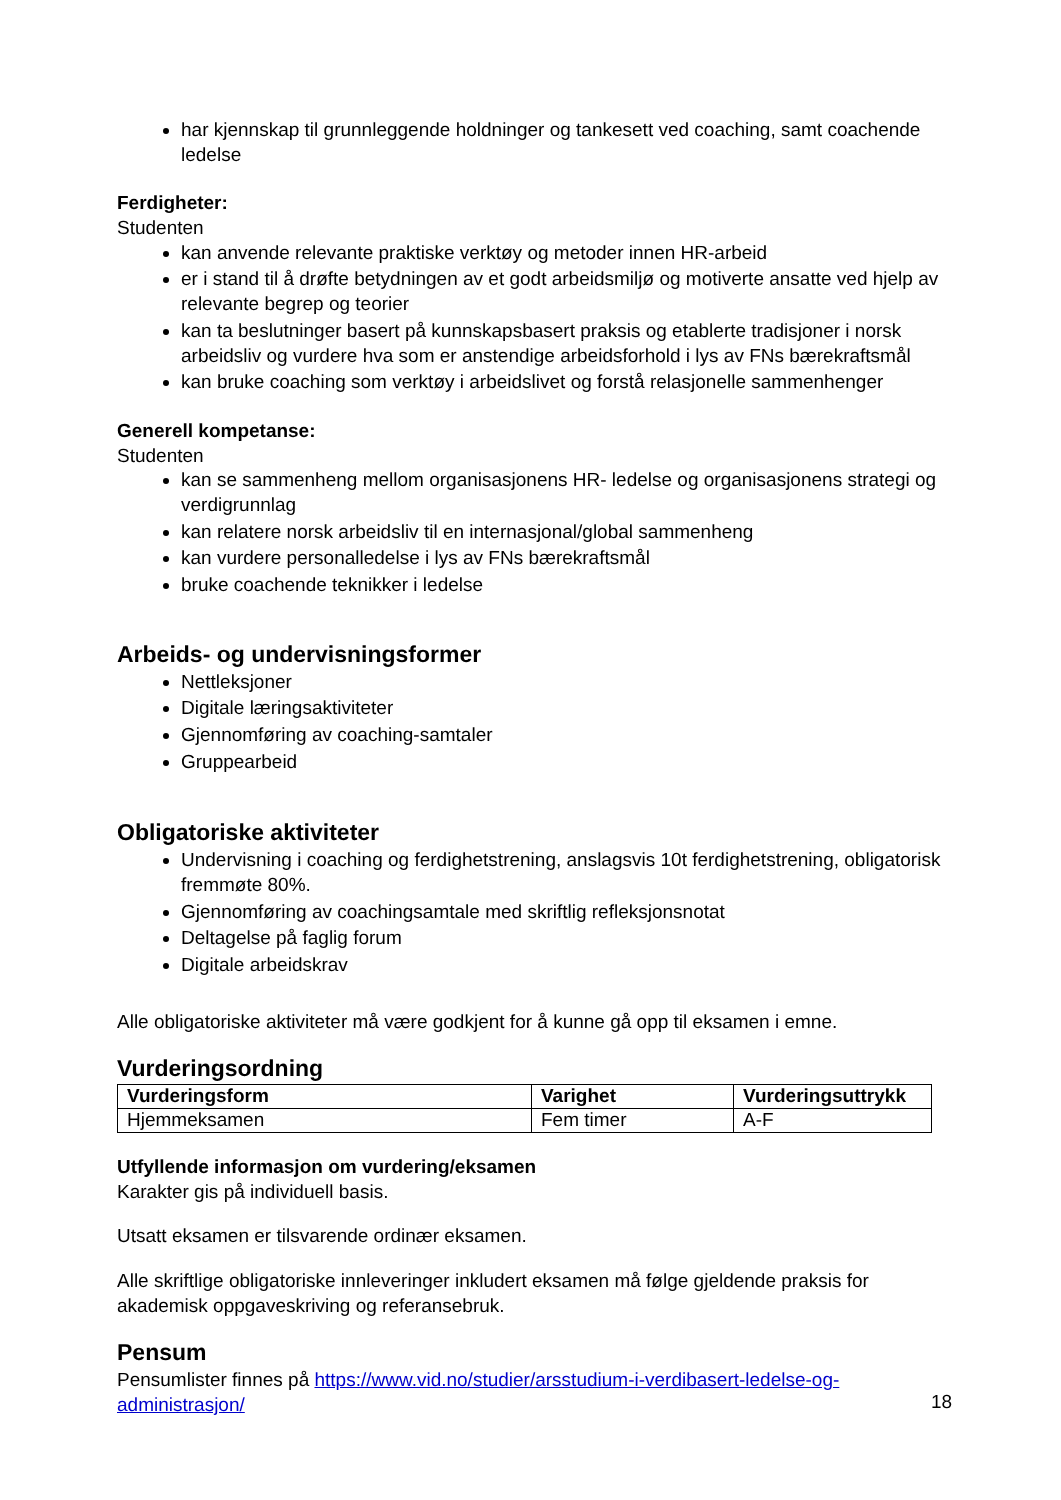har kjennskap til grunnleggende holdninger og tankesett ved coaching, samt coachende ledelse
Ferdigheter:
Studenten
kan anvende relevante praktiske verktøy og metoder innen HR-arbeid
er i stand til å drøfte betydningen av et godt arbeidsmiljø og motiverte ansatte ved hjelp av relevante begrep og teorier
kan ta beslutninger basert på kunnskapsbasert praksis og etablerte tradisjoner i norsk arbeidsliv og vurdere hva som er anstendige arbeidsforhold i lys av FNs bærekraftsmål
kan bruke coaching som verktøy i arbeidslivet og forstå relasjonelle sammenhenger
Generell kompetanse:
Studenten
kan se sammenheng mellom organisasjonens HR- ledelse og organisasjonens strategi og verdigrunnlag
kan relatere norsk arbeidsliv til en internasjonal/global sammenheng
kan vurdere personalledelse i lys av FNs bærekraftsmål
bruke coachende teknikker i ledelse
Arbeids- og undervisningsformer
Nettleksjoner
Digitale læringsaktiviteter
Gjennomføring av coaching-samtaler
Gruppearbeid
Obligatoriske aktiviteter
Undervisning i coaching og ferdighetstrening, anslagsvis 10t ferdighetstrening, obligatorisk fremmøte 80%.
Gjennomføring av coachingsamtale med skriftlig refleksjonsnotat
Deltagelse på faglig forum
Digitale arbeidskrav
Alle obligatoriske aktiviteter må være godkjent for å kunne gå opp til eksamen i emne.
Vurderingsordning
| Vurderingsform | Varighet | Vurderingsuttrykk |
| --- | --- | --- |
| Hjemmeksamen | Fem timer | A-F |
Utfyllende informasjon om vurdering/eksamen
Karakter gis på individuell basis.
Utsatt eksamen er tilsvarende ordinær eksamen.
Alle skriftlige obligatoriske innleveringer inkludert eksamen må følge gjeldende praksis for akademisk oppgaveskriving og referansebruk.
Pensum
Pensumlister finnes på https://www.vid.no/studier/arsstudium-i-verdibasert-ledelse-og-administrasjon/
18